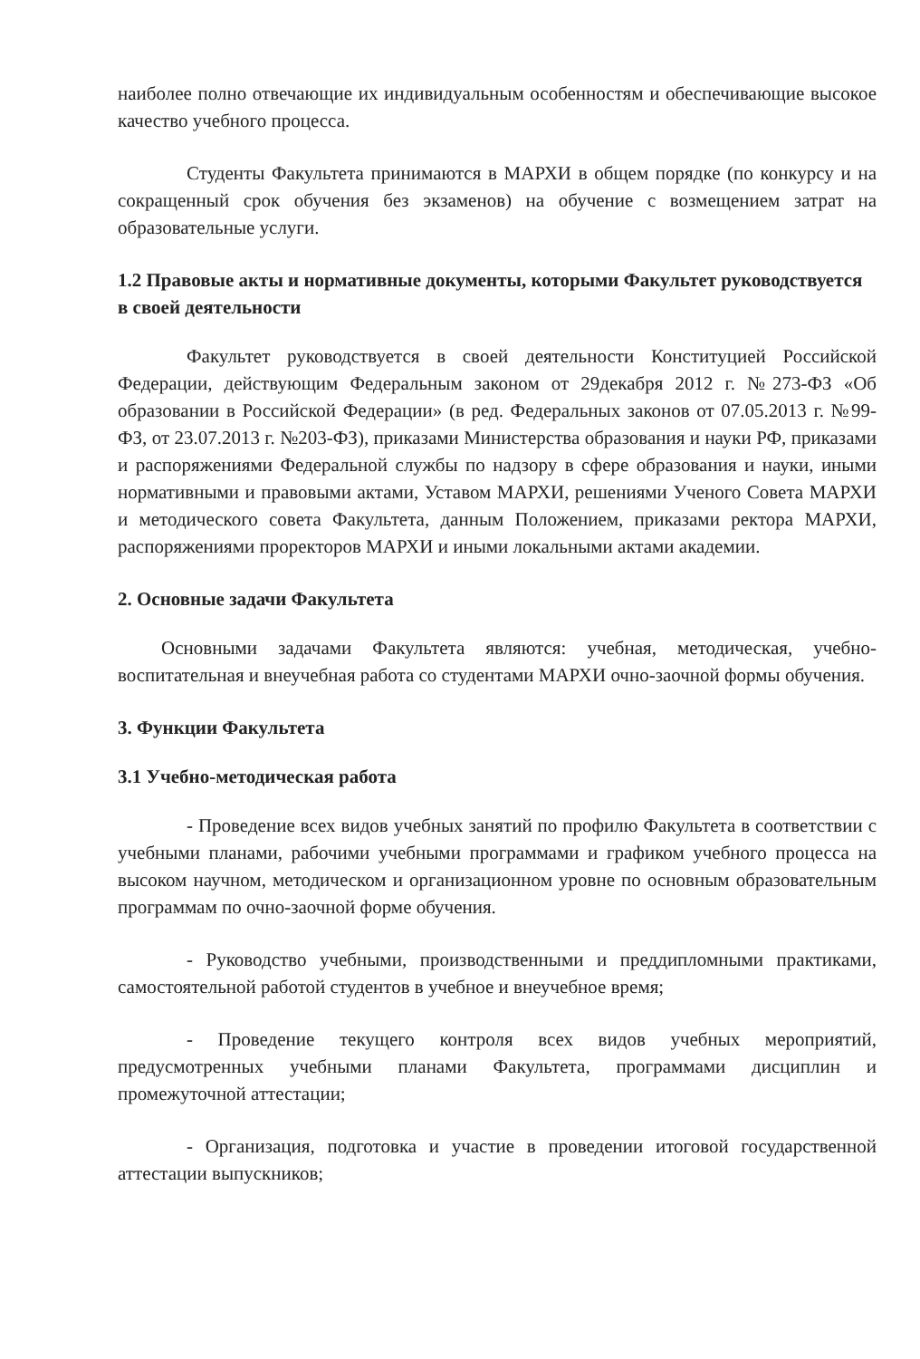наиболее полно отвечающие их индивидуальным особенностям и обеспечивающие высокое качество учебного процесса.
Студенты Факультета принимаются в МАРХИ в общем порядке (по конкурсу и на сокращенный срок обучения без экзаменов) на обучение с возмещением затрат на образовательные услуги.
1.2 Правовые акты и нормативные документы, которыми Факультет руководствуется в своей деятельности
Факультет руководствуется в своей деятельности Конституцией Российской Федерации, действующим Федеральным законом от 29декабря 2012 г. №273-ФЗ «Об образовании в Российской Федерации» (в ред. Федеральных законов от 07.05.2013 г. №99-ФЗ, от 23.07.2013 г. №203-ФЗ), приказами Министерства образования и науки РФ, приказами и распоряжениями Федеральной службы по надзору в сфере образования и науки, иными нормативными и правовыми актами, Уставом МАРХИ, решениями Ученого Совета МАРХИ и методического совета Факультета, данным Положением, приказами ректора МАРХИ, распоряжениями проректоров МАРХИ и иными локальными актами академии.
2. Основные задачи Факультета
Основными задачами Факультета являются: учебная, методическая, учебно-воспитательная и внеучебная работа со студентами МАРХИ очно-заочной формы обучения.
3. Функции Факультета
3.1 Учебно-методическая работа
- Проведение всех видов учебных занятий по профилю Факультета в соответствии с учебными планами, рабочими учебными программами и графиком учебного процесса на высоком научном, методическом и организационном уровне по основным образовательным программам по очно-заочной форме обучения.
- Руководство учебными, производственными и преддипломными практиками, самостоятельной работой студентов в учебное и внеучебное время;
- Проведение текущего контроля всех видов учебных мероприятий, предусмотренных учебными планами Факультета, программами дисциплин и промежуточной аттестации;
- Организация, подготовка и участие в проведении итоговой государственной аттестации выпускников;